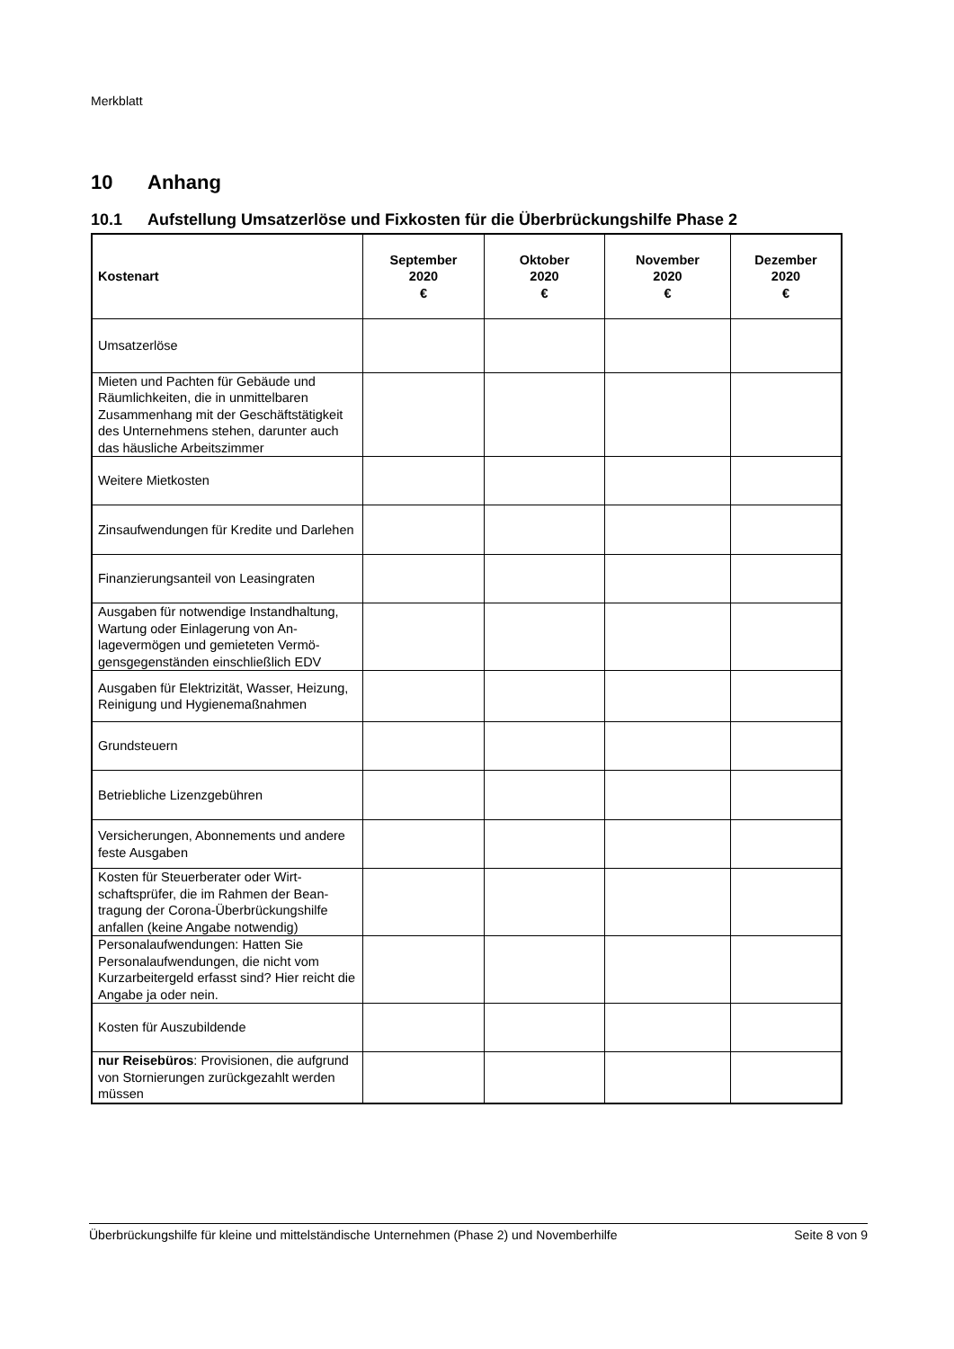Merkblatt
10 Anhang
10.1 Aufstellung Umsatzerlöse und Fixkosten für die Überbrückungshilfe Phase 2
| Kostenart | September 2020 € | Oktober 2020 € | November 2020 € | Dezember 2020 € |
| --- | --- | --- | --- | --- |
| Umsatzerlöse | | | | |
| Mieten und Pachten für Gebäude und Räumlichkeiten, die in unmittelbaren Zusammenhang mit der Geschäftstätig­keit des Unternehmens stehen, darunter auch das häusliche Arbeitszimmer | | | | |
| Weitere Mietkosten | | | | |
| Zinsaufwendungen für Kredite und Dar­lehen | | | | |
| Finanzierungsanteil von Leasingraten | | | | |
| Ausgaben für notwendige Instandhal­tung, Wartung oder Einlagerung von An­lagevermögen und gemieteten Vermö­gensgegenständen einschließlich EDV | | | | |
| Ausgaben für Elektrizität, Wasser, Hei­zung, Reinigung und Hygienemaßnahmen | | | | |
| Grundsteuern | | | | |
| Betriebliche Lizenzgebühren | | | | |
| Versicherungen, Abonnements und an­dere feste Ausgaben | | | | |
| Kosten für Steuerberater oder Wirt­schaftsprüfer, die im Rahmen der Bean­tragung der Corona-Überbrückungshilfe anfallen (keine Angabe notwendig) | | | | |
| Personalaufwendungen: Hatten Sie Personalaufwendungen, die nicht vom Kurzarbeitergeld erfasst sind? Hier reicht die Angabe ja oder nein. | | | | |
| Kosten für Auszubildende | | | | |
| nur Reisebüros : Provisionen, die auf­grund von Stornierungen zurückgezahlt werden müssen | | | | |
Überbrückungshilfe für kleine und mittelständische Unternehmen (Phase 2) und Novemberhilfe Seite 8 von 9